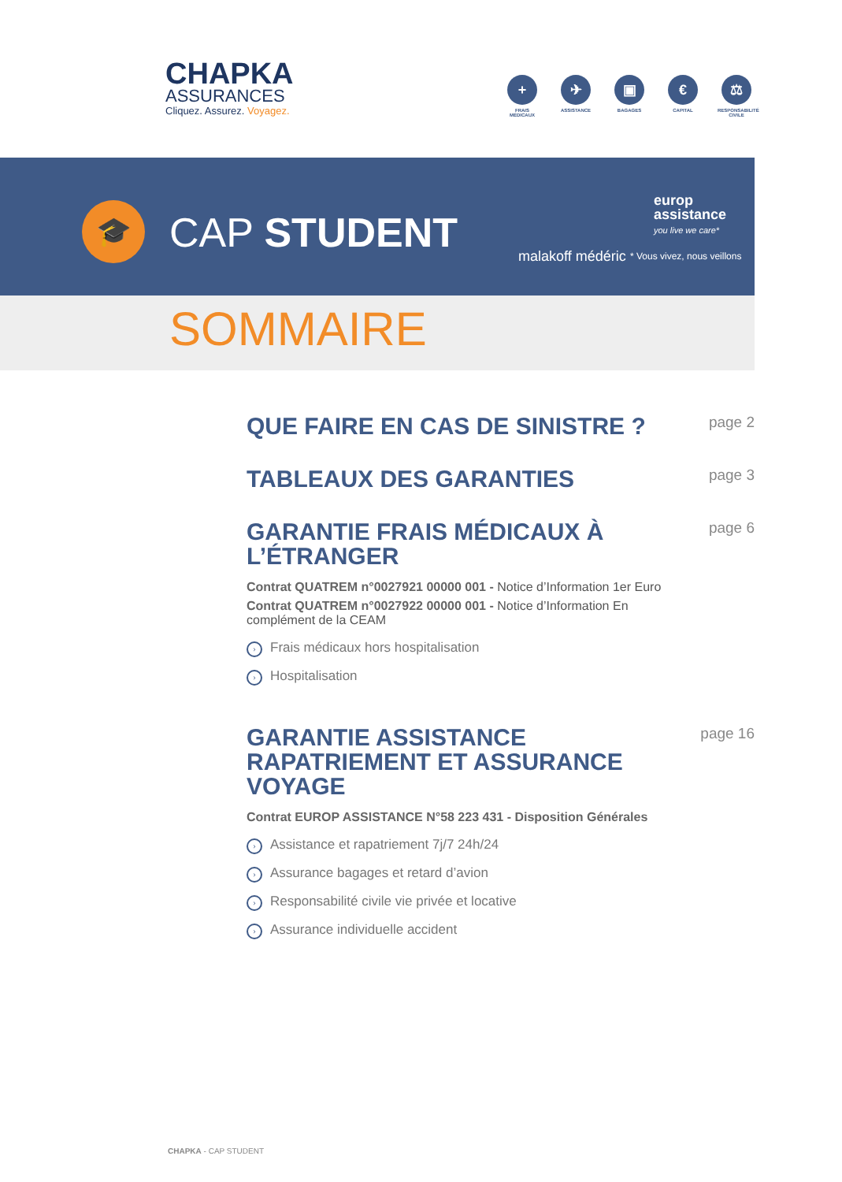CHAPKA
ASSURANCES
Cliquez. Assurez. Voyagez.
+
FRAIS MÉDICAUX
✈
ASSISTANCE
▣
BAGAGES
€
CAPITAL
⚖
RESPONSABILITÉ CIVILE
🎓 CAP STUDENT malakoff médéric
europ
assistance
you live we care*
* Vous vivez, nous veillons
SOMMAIRE
QUE FAIRE EN CAS DE SINISTRE ?
page 2
TABLEAUX DES GARANTIES
page 3
GARANTIE FRAIS MÉDICAUX À L’ÉTRANGER
page 6
Contrat QUATREM n°0027921 00000 001 - Notice d’Information 1er Euro
Contrat QUATREM n°0027922 00000 001 - Notice d’Information En complément de la CEAM
› Frais médicaux hors hospitalisation
› Hospitalisation
GARANTIE ASSISTANCE RAPATRIEMENT ET ASSURANCE VOYAGE
page 16
Contrat EUROP ASSISTANCE N°58 223 431 - Disposition Générales
› Assistance et rapatriement 7j/7 24h/24
› Assurance bagages et retard d’avion
› Responsabilité civile vie privée et locative
› Assurance individuelle accident
CHAPKA - CAP STUDENT